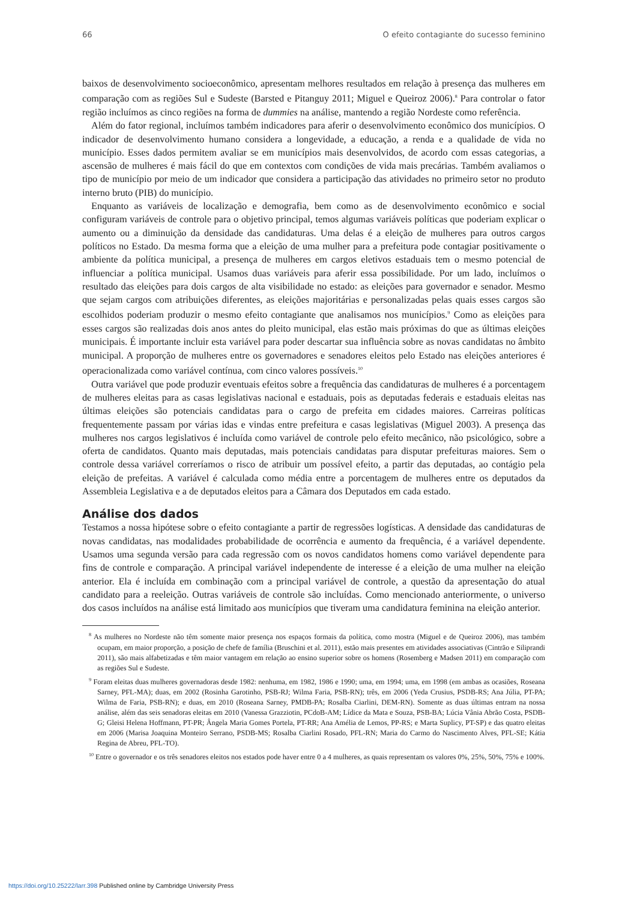66 O efeito contagiante do sucesso feminino
baixos de desenvolvimento socioeconômico, apresentam melhores resultados em relação à presença das mulheres em comparação com as regiões Sul e Sudeste (Barsted e Pitanguy 2011; Miguel e Queiroz 2006).<sup>8</sup> Para controlar o fator região incluímos as cinco regiões na forma de dummies na análise, mantendo a região Nordeste como referência.
Além do fator regional, incluímos também indicadores para aferir o desenvolvimento econômico dos municípios. O indicador de desenvolvimento humano considera a longevidade, a educação, a renda e a qualidade de vida no município. Esses dados permitem avaliar se em municípios mais desenvolvidos, de acordo com essas categorias, a ascensão de mulheres é mais fácil do que em contextos com condições de vida mais precárias. Também avaliamos o tipo de município por meio de um indicador que considera a participação das atividades no primeiro setor no produto interno bruto (PIB) do município.
Enquanto as variáveis de localização e demografia, bem como as de desenvolvimento econômico e social configuram variáveis de controle para o objetivo principal, temos algumas variáveis políticas que poderiam explicar o aumento ou a diminuição da densidade das candidaturas. Uma delas é a eleição de mulheres para outros cargos políticos no Estado. Da mesma forma que a eleição de uma mulher para a prefeitura pode contagiar positivamente o ambiente da política municipal, a presença de mulheres em cargos eletivos estaduais tem o mesmo potencial de influenciar a política municipal. Usamos duas variáveis para aferir essa possibilidade. Por um lado, incluímos o resultado das eleições para dois cargos de alta visibilidade no estado: as eleições para governador e senador. Mesmo que sejam cargos com atribuições diferentes, as eleições majoritárias e personalizadas pelas quais esses cargos são escolhidos poderiam produzir o mesmo efeito contagiante que analisamos nos municípios.<sup>9</sup> Como as eleições para esses cargos são realizadas dois anos antes do pleito municipal, elas estão mais próximas do que as últimas eleições municipais. É importante incluir esta variável para poder descartar sua influência sobre as novas candidatas no âmbito municipal. A proporção de mulheres entre os governadores e senadores eleitos pelo Estado nas eleições anteriores é operacionalizada como variável contínua, com cinco valores possíveis.<sup>10</sup>
Outra variável que pode produzir eventuais efeitos sobre a frequência das candidaturas de mulheres é a porcentagem de mulheres eleitas para as casas legislativas nacional e estaduais, pois as deputadas federais e estaduais eleitas nas últimas eleições são potenciais candidatas para o cargo de prefeita em cidades maiores. Carreiras políticas frequentemente passam por várias idas e vindas entre prefeitura e casas legislativas (Miguel 2003). A presença das mulheres nos cargos legislativos é incluída como variável de controle pelo efeito mecânico, não psicológico, sobre a oferta de candidatos. Quanto mais deputadas, mais potenciais candidatas para disputar prefeituras maiores. Sem o controle dessa variável correríamos o risco de atribuir um possível efeito, a partir das deputadas, ao contágio pela eleição de prefeitas. A variável é calculada como média entre a porcentagem de mulheres entre os deputados da Assembleia Legislativa e a de deputados eleitos para a Câmara dos Deputados em cada estado.
Análise dos dados
Testamos a nossa hipótese sobre o efeito contagiante a partir de regressões logísticas. A densidade das candidaturas de novas candidatas, nas modalidades probabilidade de ocorrência e aumento da frequência, é a variável dependente. Usamos uma segunda versão para cada regressão com os novos candidatos homens como variável dependente para fins de controle e comparação. A principal variável independente de interesse é a eleição de uma mulher na eleição anterior. Ela é incluída em combinação com a principal variável de controle, a questão da apresentação do atual candidato para a reeleição. Outras variáveis de controle são incluídas. Como mencionado anteriormente, o universo dos casos incluídos na análise está limitado aos municípios que tiveram uma candidatura feminina na eleição anterior.
<sup>8</sup> As mulheres no Nordeste não têm somente maior presença nos espaços formais da política, como mostra (Miguel e de Queiroz 2006), mas também ocupam, em maior proporção, a posição de chefe de família (Bruschini et al. 2011), estão mais presentes em atividades associativas (Cintrão e Siliprandi 2011), são mais alfabetizadas e têm maior vantagem em relação ao ensino superior sobre os homens (Rosemberg e Madsen 2011) em comparação com as regiões Sul e Sudeste.
<sup>9</sup> Foram eleitas duas mulheres governadoras desde 1982: nenhuma, em 1982, 1986 e 1990; uma, em 1994; uma, em 1998 (em ambas as ocasiões, Roseana Sarney, PFL-MA); duas, em 2002 (Rosinha Garotinho, PSB-RJ; Wilma Faria, PSB-RN); três, em 2006 (Yeda Crusius, PSDB-RS; Ana Júlia, PT-PA; Wilma de Faria, PSB-RN); e duas, em 2010 (Roseana Sarney, PMDB-PA; Rosalba Ciarlini, DEM-RN). Somente as duas últimas entram na nossa análise, além das seis senadoras eleitas em 2010 (Vanessa Grazziotin, PCdoB-AM; Lídice da Mata e Souza, PSB-BA; Lúcia Vânia Abrão Costa, PSDB-G; Gleisi Helena Hoffmann, PT-PR; Ângela Maria Gomes Portela, PT-RR; Ana Amélia de Lemos, PP-RS; e Marta Suplicy, PT-SP) e das quatro eleitas em 2006 (Marisa Joaquina Monteiro Serrano, PSDB-MS; Rosalba Ciarlini Rosado, PFL-RN; Maria do Carmo do Nascimento Alves, PFL-SE; Kátia Regina de Abreu, PFL-TO).
<sup>10</sup> Entre o governador e os três senadores eleitos nos estados pode haver entre 0 a 4 mulheres, as quais representam os valores 0%, 25%, 50%, 75% e 100%.
https://doi.org/10.25222/larr.398 Published online by Cambridge University Press